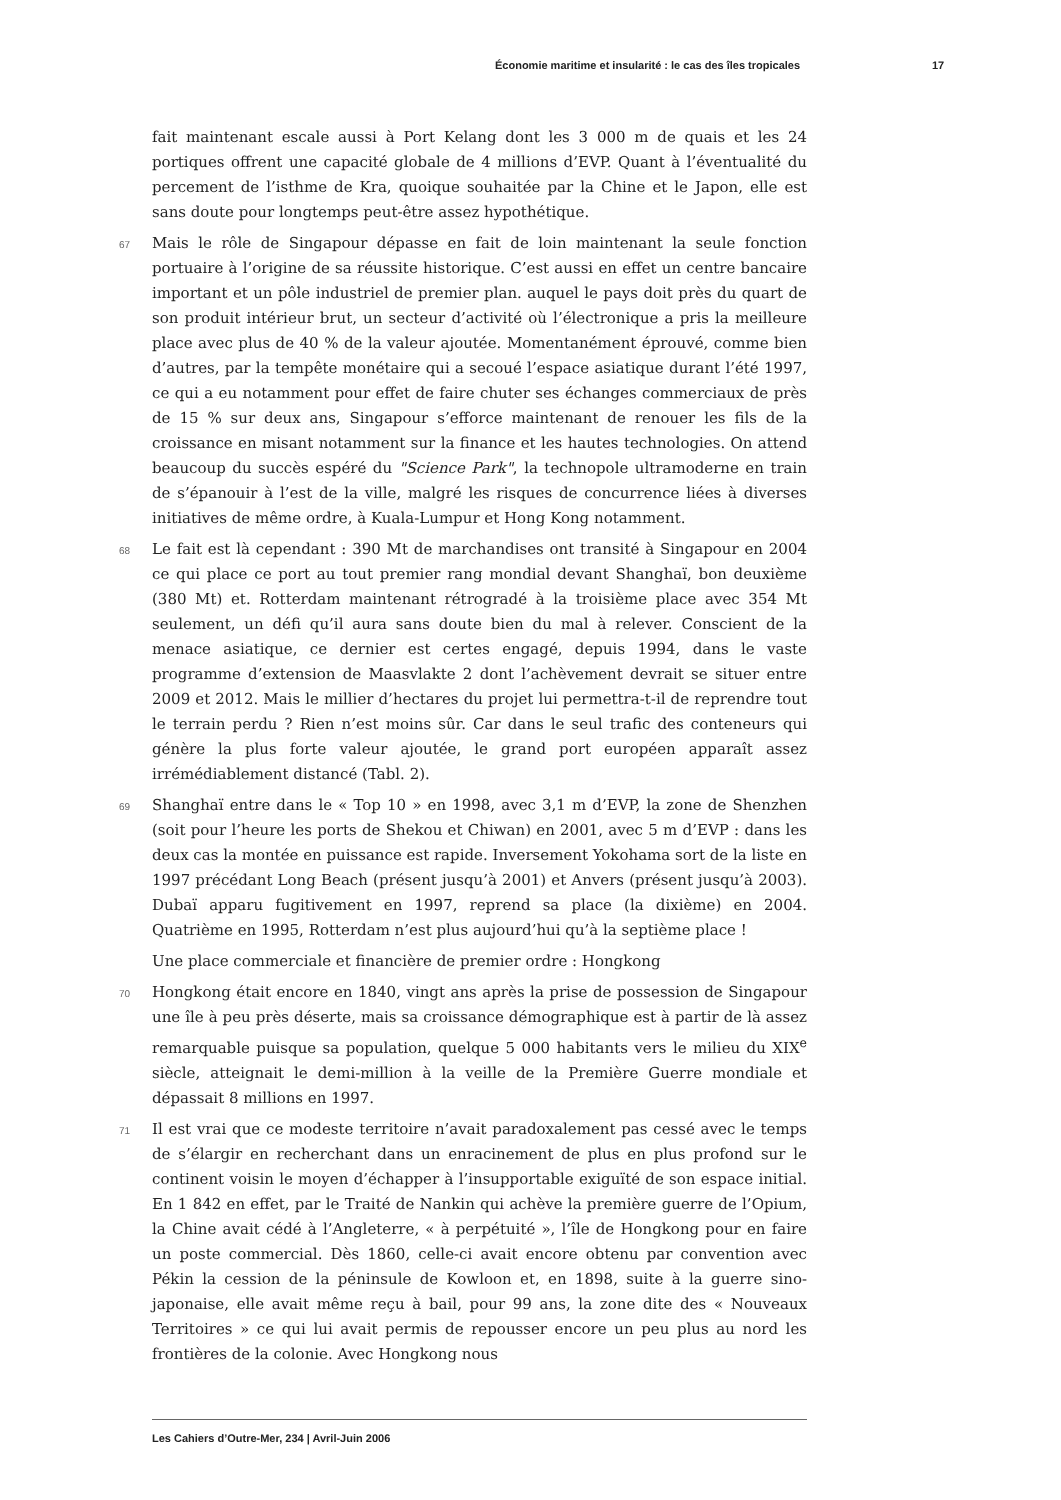Économie maritime et insularité : le cas des îles tropicales 17
fait maintenant escale aussi à Port Kelang dont les 3 000 m de quais et les 24 portiques offrent une capacité globale de 4 millions d’EVP. Quant à l’éventualité du percement de l’isthme de Kra, quoique souhaitée par la Chine et le Japon, elle est sans doute pour longtemps peut-être assez hypothétique.
67 Mais le rôle de Singapour dépasse en fait de loin maintenant la seule fonction portuaire à l’origine de sa réussite historique. C’est aussi en effet un centre bancaire important et un pôle industriel de premier plan. auquel le pays doit près du quart de son produit intérieur brut, un secteur d’activité où l’électronique a pris la meilleure place avec plus de 40 % de la valeur ajoutée. Momentanément éprouvé, comme bien d’autres, par la tempête monétaire qui a secoué l’espace asiatique durant l’été 1997, ce qui a eu notamment pour effet de faire chuter ses échanges commerciaux de près de 15 % sur deux ans, Singapour s’efforce maintenant de renouer les fils de la croissance en misant notamment sur la finance et les hautes technologies. On attend beaucoup du succès espéré du "Science Park", la technopole ultramoderne en train de s’épanouir à l’est de la ville, malgré les risques de concurrence liées à diverses initiatives de même ordre, à Kuala-Lumpur et Hong Kong notamment.
68 Le fait est là cependant : 390 Mt de marchandises ont transité à Singapour en 2004 ce qui place ce port au tout premier rang mondial devant Shanghaï, bon deuxième (380 Mt) et. Rotterdam maintenant rétrogradé à la troisième place avec 354 Mt seulement, un défi qu’il aura sans doute bien du mal à relever. Conscient de la menace asiatique, ce dernier est certes engagé, depuis 1994, dans le vaste programme d’extension de Maasvlakte 2 dont l’achèvement devrait se situer entre 2009 et 2012. Mais le millier d’hectares du projet lui permettra-t-il de reprendre tout le terrain perdu ? Rien n’est moins sûr. Car dans le seul trafic des conteneurs qui génère la plus forte valeur ajoutée, le grand port européen apparaît assez irrémédiablement distancé (Tabl. 2).
69 Shanghaï entre dans le « Top 10 » en 1998, avec 3,1 m d’EVP, la zone de Shenzhen (soit pour l’heure les ports de Shekou et Chiwan) en 2001, avec 5 m d’EVP : dans les deux cas la montée en puissance est rapide. Inversement Yokohama sort de la liste en 1997 précédant Long Beach (présent jusqu’à 2001) et Anvers (présent jusqu’à 2003). Dubaï apparu fugitivement en 1997, reprend sa place (la dixième) en 2004. Quatrième en 1995, Rotterdam n’est plus aujourd’hui qu’à la septième place !
Une place commerciale et financière de premier ordre : Hongkong
70 Hongkong était encore en 1840, vingt ans après la prise de possession de Singapour une île à peu près déserte, mais sa croissance démographique est à partir de là assez remarquable puisque sa population, quelque 5 000 habitants vers le milieu du XIX<sup>e</sup> siècle, atteignait le demi-million à la veille de la Première Guerre mondiale et dépassait 8 millions en 1997.
71 Il est vrai que ce modeste territoire n’avait paradoxalement pas cessé avec le temps de s’élargir en recherchant dans un enracinement de plus en plus profond sur le continent voisin le moyen d’échapper à l’insupportable exiguïté de son espace initial. En 1 842 en effet, par le Traité de Nankin qui achève la première guerre de l’Opium, la Chine avait cédé à l’Angleterre, « à perpétuité », l’île de Hongkong pour en faire un poste commercial. Dès 1860, celle-ci avait encore obtenu par convention avec Pékin la cession de la péninsule de Kowloon et, en 1898, suite à la guerre sino-japonaise, elle avait même reçu à bail, pour 99 ans, la zone dite des « Nouveaux Territoires » ce qui lui avait permis de repousser encore un peu plus au nord les frontières de la colonie. Avec Hongkong nous
Les Cahiers d’Outre-Mer, 234 | Avril-Juin 2006